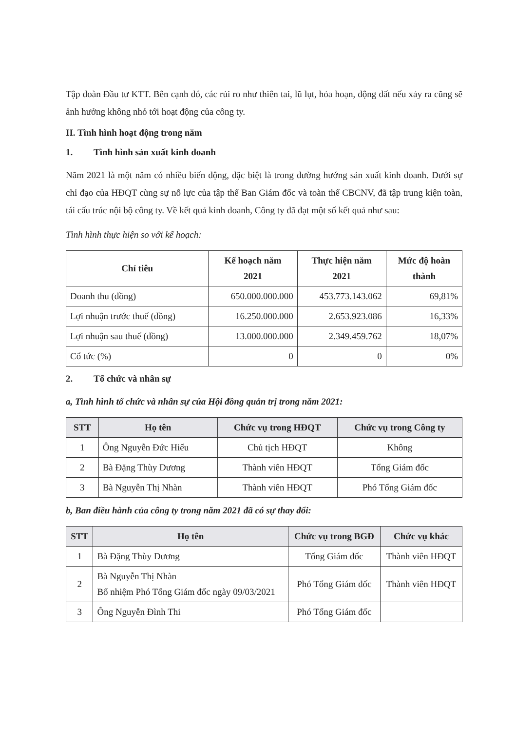Tập đoàn Đầu tư KTT. Bên cạnh đó, các rủi ro như thiên tai, lũ lụt, hỏa hoạn, động đất nếu xảy ra cũng sẽ ảnh hưởng không nhỏ tới hoạt động của công ty.
II. Tình hình hoạt động trong năm
1. Tình hình sản xuất kinh doanh
Năm 2021 là một năm có nhiều biến động, đặc biệt là trong đường hướng sản xuất kinh doanh. Dưới sự chỉ đạo của HĐQT cùng sự nỗ lực của tập thể Ban Giám đốc và toàn thể CBCNV, đã tập trung kiện toàn, tái cấu trúc nội bộ công ty. Về kết quả kinh doanh, Công ty đã đạt một số kết quả như sau:
Tình hình thực hiện so với kế hoạch:
| Chỉ tiêu | Kế hoạch năm 2021 | Thực hiện năm 2021 | Mức độ hoàn thành |
| --- | --- | --- | --- |
| Doanh thu (đồng) | 650.000.000.000 | 453.773.143.062 | 69,81% |
| Lợi nhuận trước thuế (đồng) | 16.250.000.000 | 2.653.923.086 | 16,33% |
| Lợi nhuận sau thuế (đồng) | 13.000.000.000 | 2.349.459.762 | 18,07% |
| Cổ tức (%) | 0 | 0 | 0% |
2. Tổ chức và nhân sự
a, Tình hình tổ chức và nhân sự của Hội đồng quản trị trong năm 2021:
| STT | Họ tên | Chức vụ trong HĐQT | Chức vụ trong Công ty |
| --- | --- | --- | --- |
| 1 | Ông Nguyễn Đức Hiếu | Chủ tịch HĐQT | Không |
| 2 | Bà Đặng Thùy Dương | Thành viên HĐQT | Tổng Giám đốc |
| 3 | Bà Nguyễn Thị Nhàn | Thành viên HĐQT | Phó Tổng Giám đốc |
b, Ban điều hành của công ty trong năm 2021 đã có sự thay đổi:
| STT | Họ tên | Chức vụ trong BGĐ | Chức vụ khác |
| --- | --- | --- | --- |
| 1 | Bà Đặng Thùy Dương | Tổng Giám đốc | Thành viên HĐQT |
| 2 | Bà Nguyễn Thị Nhàn Bổ nhiệm Phó Tổng Giám đốc ngày 09/03/2021 | Phó Tổng Giám đốc | Thành viên HĐQT |
| 3 | Ông Nguyễn Đình Thi | Phó Tổng Giám đốc | |